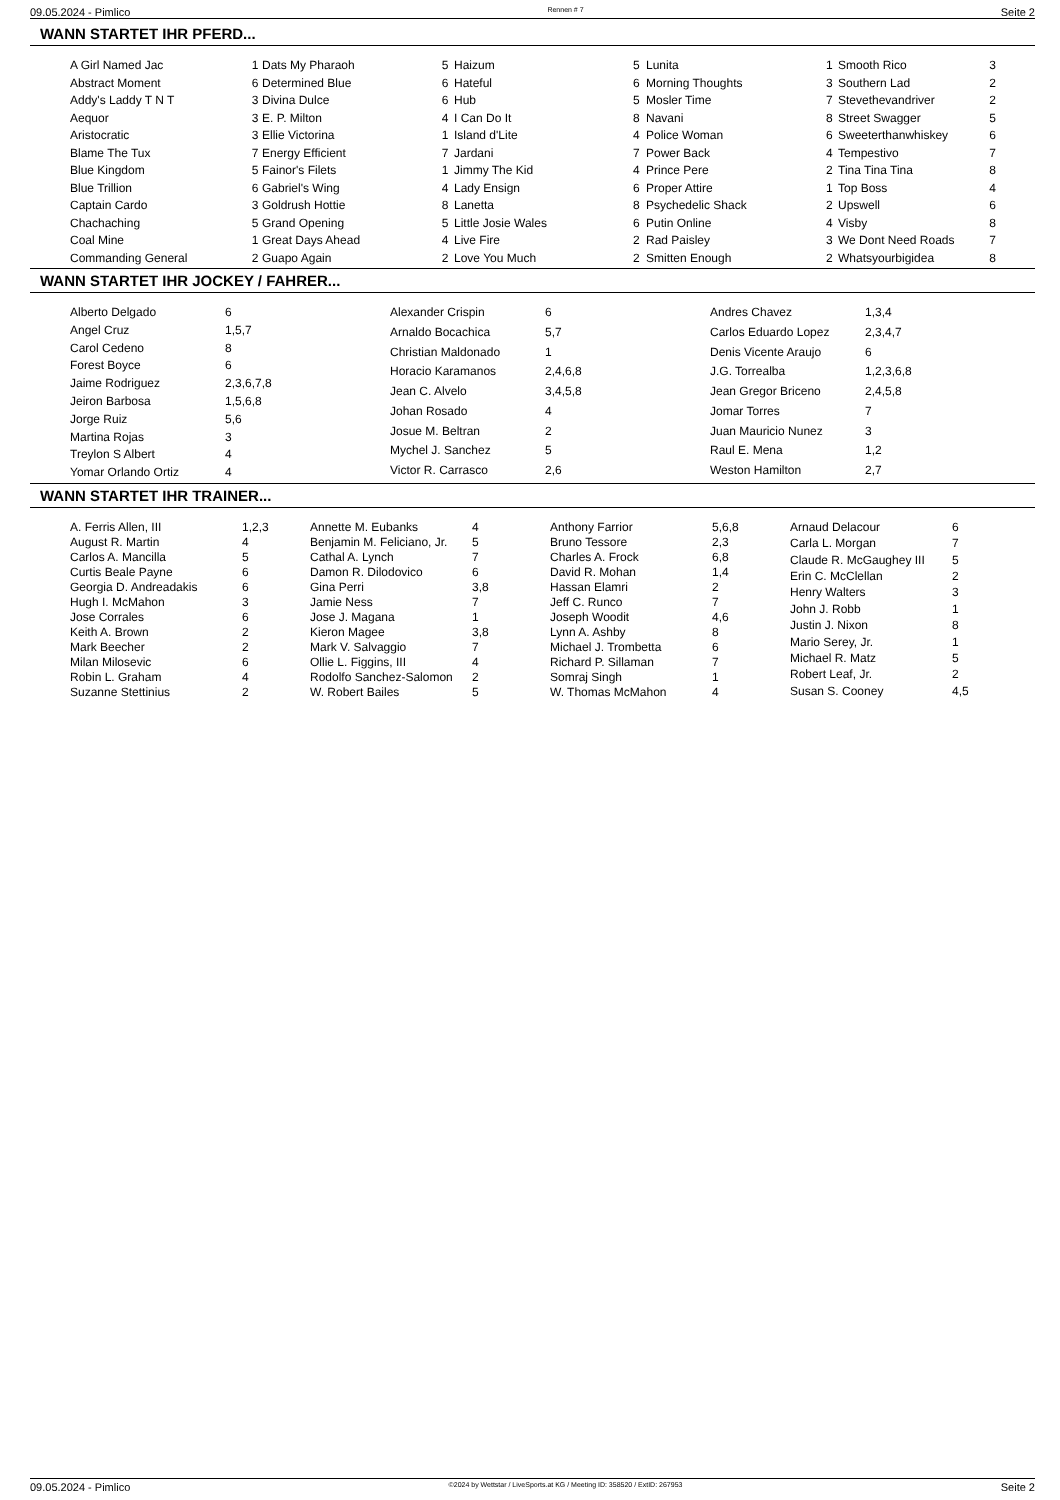09.05.2024 - Pimlico Rennen # 7 Seite 2
WANN STARTET IHR PFERD...
| A Girl Named Jac | 1 |
| Abstract Moment | 6 |
| Addy's Laddy T N T | 3 |
| Aequor | 3 |
| Aristocratic | 3 |
| Blame The Tux | 7 |
| Blue Kingdom | 5 |
| Blue Trillion | 6 |
| Captain Cardo | 3 |
| Chachaching | 5 |
| Coal Mine | 1 |
| Commanding General | 2 |
| Dats My Pharaoh | 5 |
| Determined Blue | 6 |
| Divina Dulce | 6 |
| E. P. Milton | 4 |
| Ellie Victorina | 1 |
| Energy Efficient | 7 |
| Fainor's Filets | 1 |
| Gabriel's Wing | 4 |
| Goldrush Hottie | 8 |
| Grand Opening | 5 |
| Great Days Ahead | 4 |
| Guapo Again | 2 |
| Haizum | 5 |
| Hateful | 6 |
| Hub | 5 |
| I Can Do It | 8 |
| Island d'Lite | 4 |
| Jardani | 7 |
| Jimmy The Kid | 4 |
| Lady Ensign | 6 |
| Lanetta | 8 |
| Little Josie Wales | 6 |
| Live Fire | 2 |
| Love You Much | 2 |
| Lunita | 1 |
| Morning Thoughts | 3 |
| Mosler Time | 7 |
| Navani | 8 |
| Police Woman | 6 |
| Power Back | 4 |
| Prince Pere | 2 |
| Proper Attire | 1 |
| Psychedelic Shack | 2 |
| Putin Online | 4 |
| Rad Paisley | 3 |
| Smitten Enough | 2 |
| Smooth Rico | 3 |
| Southern Lad | 2 |
| Stevethevandriver | 2 |
| Street Swagger | 5 |
| Sweeterthanwhiskey | 6 |
| Tempestivo | 7 |
| Tina Tina Tina | 8 |
| Top Boss | 4 |
| Upswell | 6 |
| Visby | 8 |
| We Dont Need Roads | 7 |
| Whatsyourbigidea | 8 |
WANN STARTET IHR JOCKEY / FAHRER...
| Alberto Delgado | 6 |
| Angel Cruz | 1,5,7 |
| Carol Cedeno | 8 |
| Forest Boyce | 6 |
| Jaime Rodriguez | 2,3,6,7,8 |
| Jeiron Barbosa | 1,5,6,8 |
| Jorge Ruiz | 5,6 |
| Martina Rojas | 3 |
| Treylon S Albert | 4 |
| Yomar Orlando Ortiz | 4 |
| Alexander Crispin | 6 |
| Arnaldo Bocachica | 5,7 |
| Christian Maldonado | 1 |
| Horacio Karamanos | 2,4,6,8 |
| Jean C. Alvelo | 3,4,5,8 |
| Johan Rosado | 4 |
| Josue M. Beltran | 2 |
| Mychel J. Sanchez | 5 |
| Victor R. Carrasco | 2,6 |
| Andres Chavez | 1,3,4 |
| Carlos Eduardo Lopez | 2,3,4,7 |
| Denis Vicente Araujo | 6 |
| J.G. Torrealba | 1,2,3,6,8 |
| Jean Gregor Briceno | 2,4,5,8 |
| Jomar Torres | 7 |
| Juan Mauricio Nunez | 3 |
| Raul E. Mena | 1,2 |
| Weston Hamilton | 2,7 |
WANN STARTET IHR TRAINER...
| A. Ferris Allen, III | 1,2,3 |
| August R. Martin | 4 |
| Carlos A. Mancilla | 5 |
| Curtis Beale Payne | 6 |
| Georgia D. Andreadakis | 6 |
| Hugh I. McMahon | 3 |
| Jose Corrales | 6 |
| Keith A. Brown | 2 |
| Mark Beecher | 2 |
| Milan Milosevic | 6 |
| Robin L. Graham | 4 |
| Suzanne Stettinius | 2 |
| Annette M. Eubanks | 4 |
| Benjamin M. Feliciano, Jr. | 5 |
| Cathal A. Lynch | 7 |
| Damon R. Dilodovico | 6 |
| Gina Perri | 3,8 |
| Jamie Ness | 7 |
| Jose J. Magana | 1 |
| Kieron Magee | 3,8 |
| Mark V. Salvaggio | 7 |
| Ollie L. Figgins, III | 4 |
| Rodolfo Sanchez-Salomon | 2 |
| W. Robert Bailes | 5 |
| Anthony Farrior | 5,6,8 |
| Bruno Tessore | 2,3 |
| Charles A. Frock | 6,8 |
| David R. Mohan | 1,4 |
| Hassan Elamri | 2 |
| Jeff C. Runco | 7 |
| Joseph Woodit | 4,6 |
| Lynn A. Ashby | 8 |
| Michael J. Trombetta | 6 |
| Richard P. Sillaman | 7 |
| Somraj Singh | 1 |
| W. Thomas McMahon | 4 |
| Arnaud Delacour | 6 |
| Carla L. Morgan | 7 |
| Claude R. McGaughey III | 5 |
| Erin C. McClellan | 2 |
| Henry Walters | 3 |
| John J. Robb | 1 |
| Justin J. Nixon | 8 |
| Mario Serey, Jr. | 1 |
| Michael R. Matz | 5 |
| Robert Leaf, Jr. | 2 |
| Susan S. Cooney | 4,5 |
09.05.2024 - Pimlico ©2024 by Wettstar / LiveSports.at KG / Meeting ID: 358520 / ExtID: 267953 Seite 2